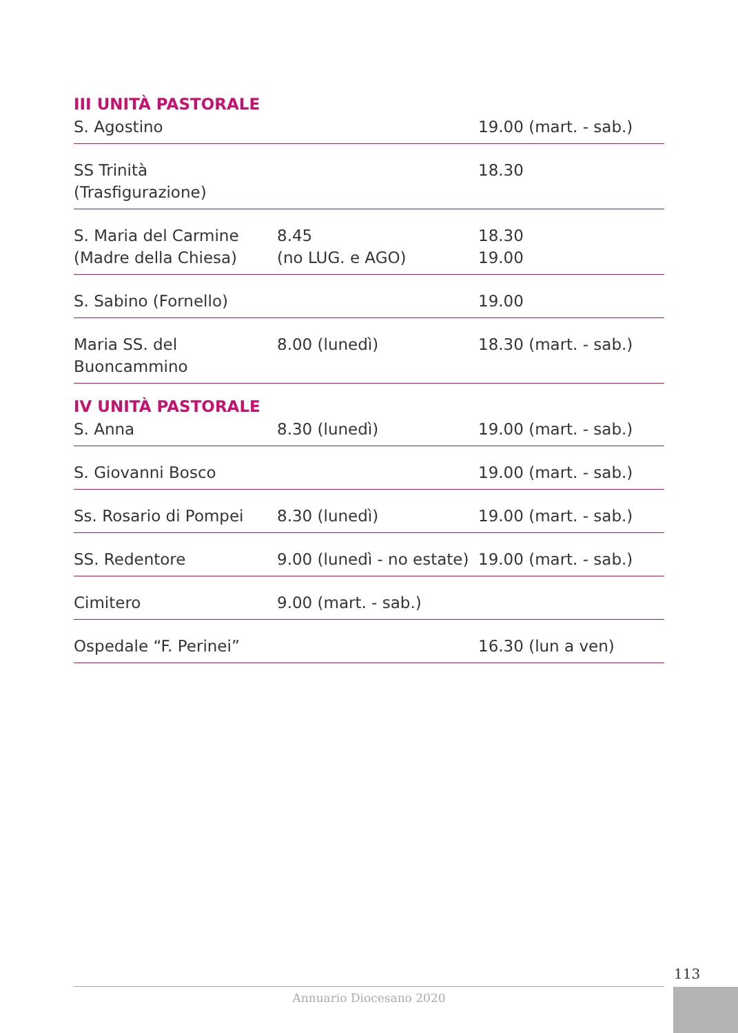| III UNITÀ PASTORALE | | |
| --- | --- | --- |
| S. Agostino | | 19.00 (mart. - sab.) |
| SS Trinità (Trasfigurazione) | | 18.30 |
| S. Maria del Carmine (Madre della Chiesa) | 8.45 (no LUG. e AGO) | 18.30 19.00 |
| S. Sabino (Fornello) | | 19.00 |
| Maria SS. del Buoncammino | 8.00 (lunedì) | 18.30 (mart. - sab.) |
| IV UNITÀ PASTORALE | | |
| S. Anna | 8.30 (lunedì) | 19.00 (mart. - sab.) |
| S. Giovanni Bosco | | 19.00 (mart. - sab.) |
| Ss. Rosario di Pompei | 8.30 (lunedì) | 19.00 (mart. - sab.) |
| SS. Redentore | 9.00 (lunedì - no estate) | 19.00 (mart. - sab.) |
| Cimitero | 9.00 (mart. - sab.) | |
| Ospedale “F. Perinei” | | 16.30 (lun a ven) |
113
Annuario Diocesano 2020